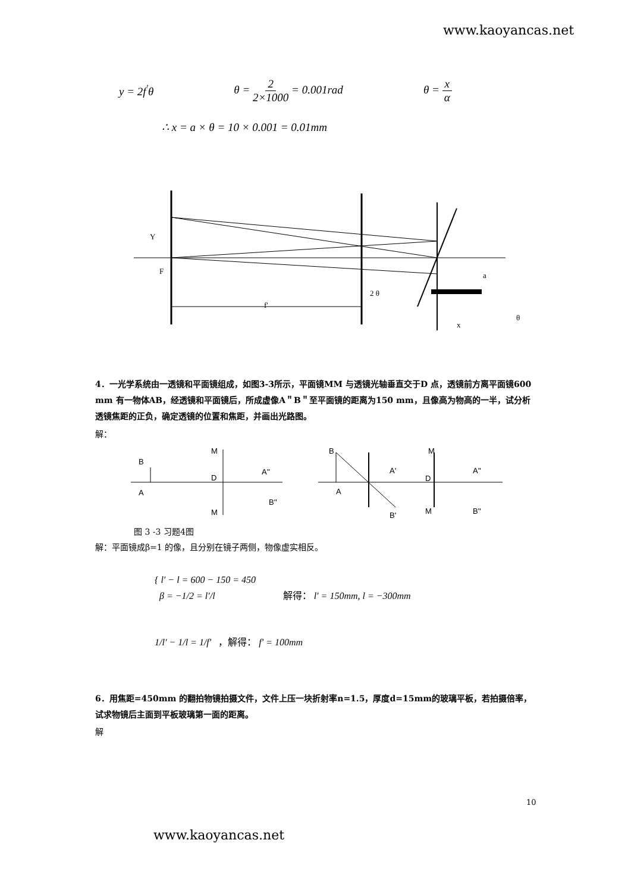www.kaoyancas.net
y = 2f<sup>'</sup>θ θ = 2 2×1000 = 0.001rad θ = x α
∴ x = a × θ = 10 × 0.001 = 0.01mm
Y
F
f'
2 θ
x
θ
a
4．一光学系统由一透镜和平面镜组成，如图3-3所示，平面镜MM 与透镜光轴垂直交于D 点，透镜前方离平面镜600 mm 有一物体AB，经透镜和平面镜后，所成虚像A＂B＂至平面镜的距离为150 mm，且像高为物高的一半，试分析透镜焦距的正负，确定透镜的位置和焦距，并画出光路图。
解：
B
A
M
D
M
A''
B''
B
A
A'
B'
D
M
M
A''
B''
图 3 -3 习题4图
解：平面镜成β=1 的像，且分别在镜子两侧，物像虚实相反。
{ l′ − l = 600 − 150 = 450
β = −1/2 = l′/l 解得： l′ = 150mm, l = −300mm
1/l′ − 1/l = 1/f′ ，解得： f′ = 100mm
6．用焦距=450mm 的翻拍物镜拍摄文件，文件上压一块折射率n=1.5，厚度d=15mm的玻璃平板，若拍摄倍率，试求物镜后主面到平板玻璃第一面的距离。
解
10
www.kaoyancas.net